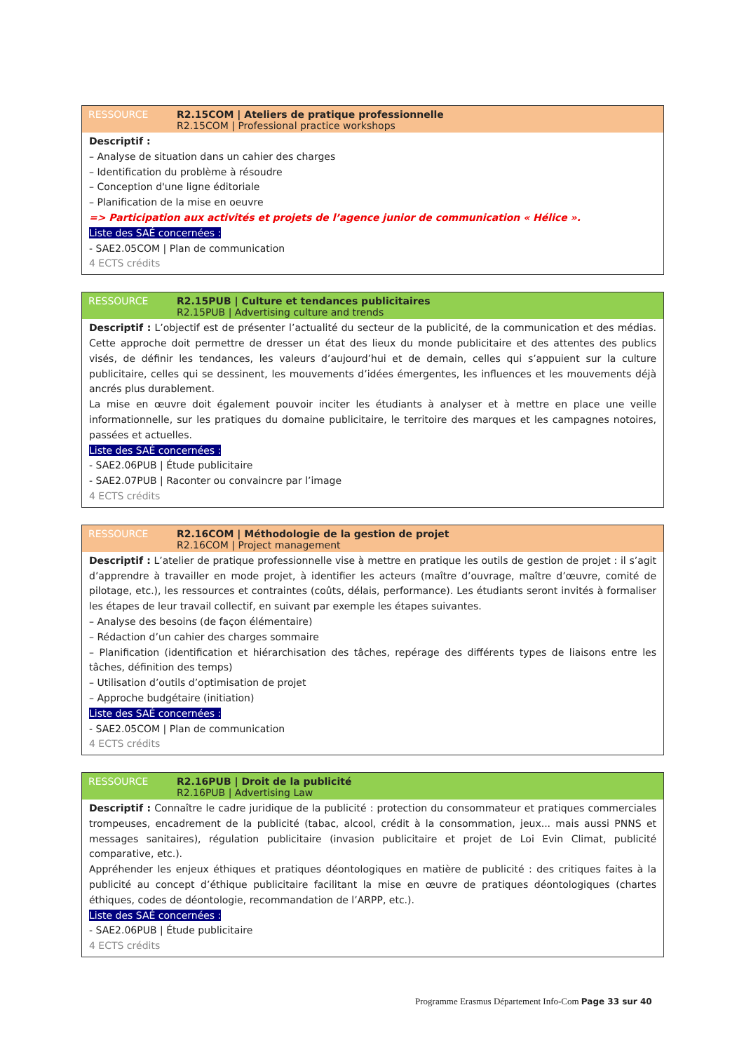RESSOURCE R2.15COM | Ateliers de pratique professionnelle
R2.15COM | Professional practice workshops
Descriptif :
– Analyse de situation dans un cahier des charges
– Identification du problème à résoudre
– Conception d'une ligne éditoriale
– Planification de la mise en oeuvre
=> Participation aux activités et projets de l’agence junior de communication « Hélice ».
Liste des SAÉ concernées :
- SAE2.05COM | Plan de communication
4 ECTS crédits
RESSOURCE R2.15PUB | Culture et tendances publicitaires
R2.15PUB | Advertising culture and trends
Descriptif : L’objectif est de présenter l’actualité du secteur de la publicité, de la communication et des médias. Cette approche doit permettre de dresser un état des lieux du monde publicitaire et des attentes des publics visés, de définir les tendances, les valeurs d’aujourd’hui et de demain, celles qui s’appuient sur la culture publicitaire, celles qui se dessinent, les mouvements d’idées émergentes, les influences et les mouvements déjà ancrés plus durablement.
La mise en œuvre doit également pouvoir inciter les étudiants à analyser et à mettre en place une veille informationnelle, sur les pratiques du domaine publicitaire, le territoire des marques et les campagnes notoires, passées et actuelles.
Liste des SAÉ concernées :
- SAE2.06PUB | Étude publicitaire
- SAE2.07PUB | Raconter ou convaincre par l’image
4 ECTS crédits
RESSOURCE R2.16COM | Méthodologie de la gestion de projet
R2.16COM | Project management
Descriptif : L’atelier de pratique professionnelle vise à mettre en pratique les outils de gestion de projet : il s’agit d’apprendre à travailler en mode projet, à identifier les acteurs (maître d’ouvrage, maître d’œuvre, comité de pilotage, etc.), les ressources et contraintes (coûts, délais, performance). Les étudiants seront invités à formaliser les étapes de leur travail collectif, en suivant par exemple les étapes suivantes.
– Analyse des besoins (de façon élémentaire)
– Rédaction d’un cahier des charges sommaire
– Planification (identification et hiérarchisation des tâches, repérage des différents types de liaisons entre les tâches, définition des temps)
– Utilisation d’outils d’optimisation de projet
– Approche budgétaire (initiation)
Liste des SAÉ concernées :
- SAE2.05COM | Plan de communication
4 ECTS crédits
RESSOURCE R2.16PUB | Droit de la publicité
R2.16PUB | Advertising Law
Descriptif : Connaître le cadre juridique de la publicité : protection du consommateur et pratiques commerciales trompeuses, encadrement de la publicité (tabac, alcool, crédit à la consommation, jeux... mais aussi PNNS et messages sanitaires), régulation publicitaire (invasion publicitaire et projet de Loi Evin Climat, publicité comparative, etc.).
Appréhender les enjeux éthiques et pratiques déontologiques en matière de publicité : des critiques faites à la publicité au concept d’éthique publicitaire facilitant la mise en œuvre de pratiques déontologiques (chartes éthiques, codes de déontologie, recommandation de l’ARPP, etc.).
Liste des SAÉ concernées :
- SAE2.06PUB | Étude publicitaire
4 ECTS crédits
Programme Erasmus Département Info-Com Page 33 sur 40